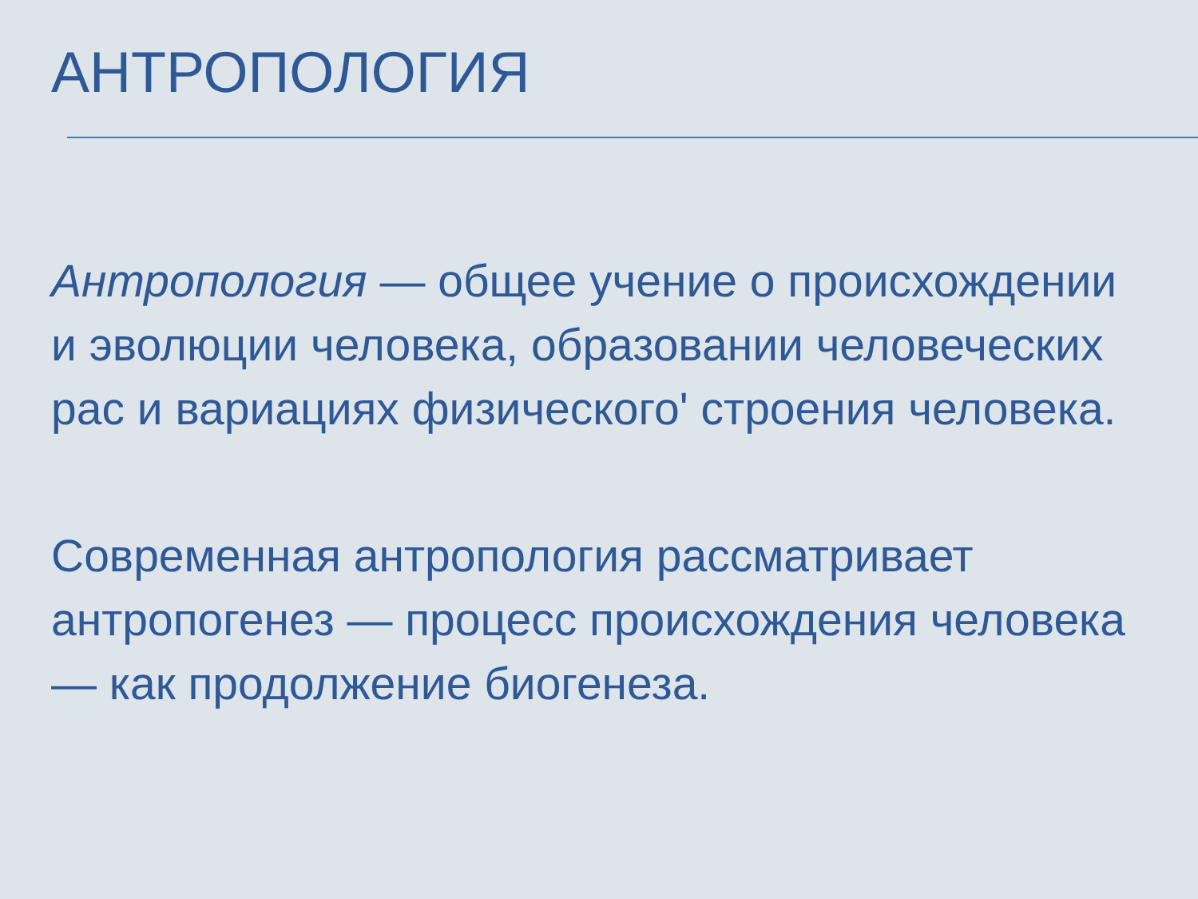АНТРОПОЛОГИЯ
Антропология — общее учение о происхождении и эволюции человека, образовании человеческих рас и вариациях физического' строения человека.
Современная антропология рассматривает антропогенез — процесс происхождения человека — как продолжение биогенеза.